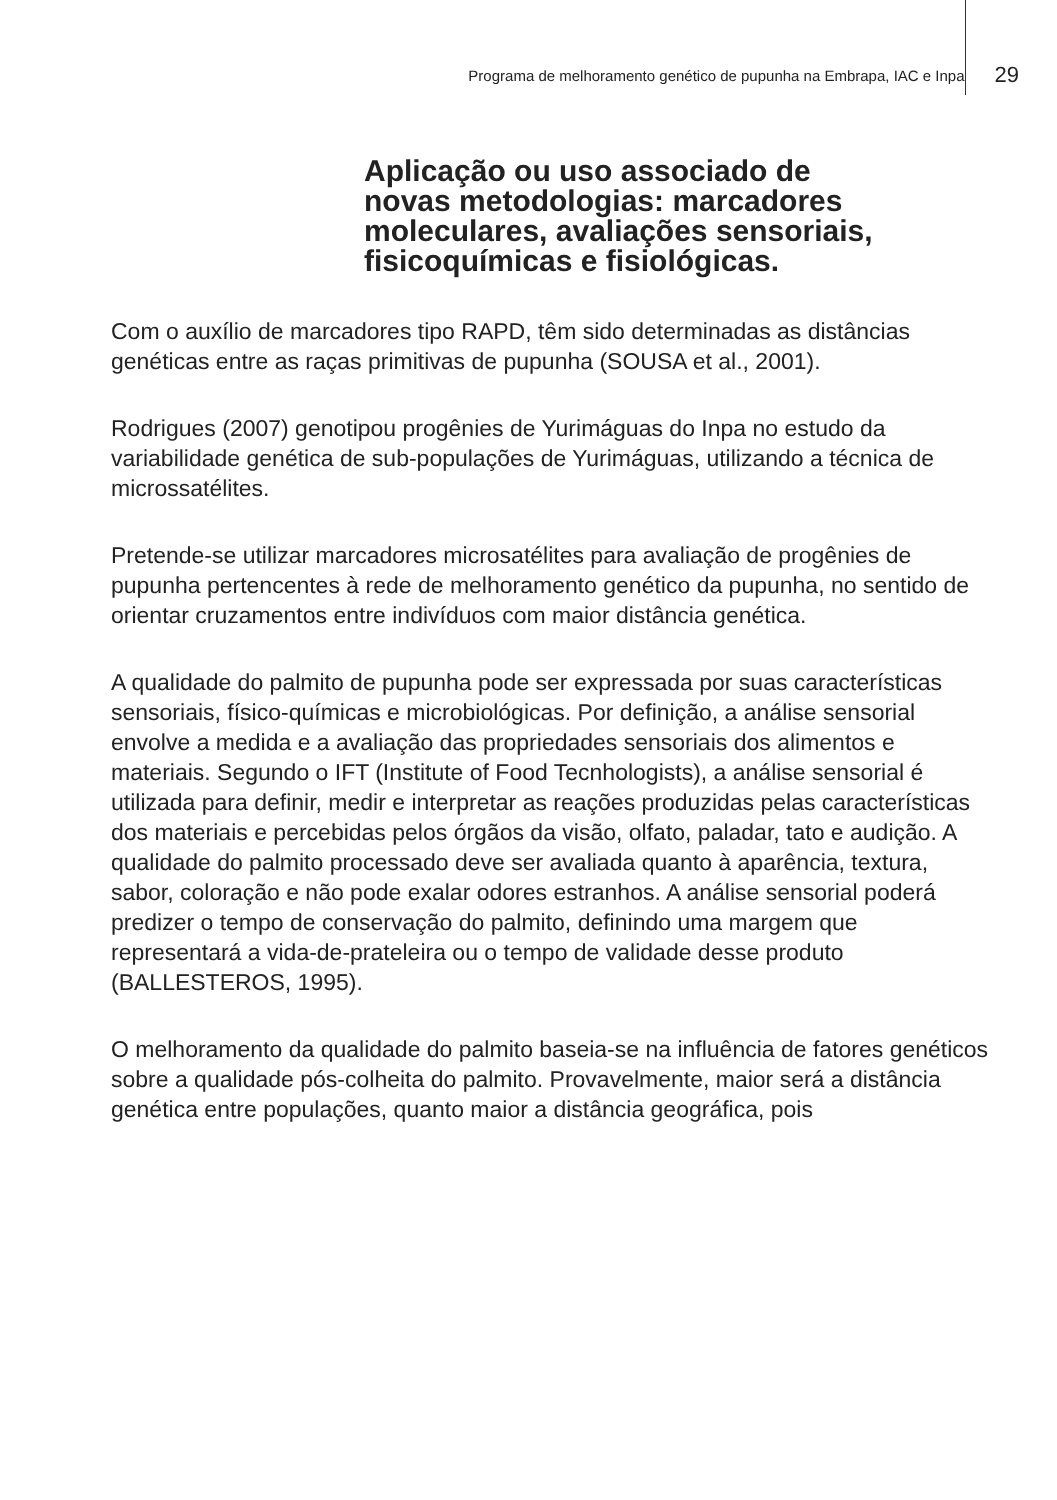Programa de melhoramento genético de pupunha na Embrapa, IAC e Inpa 29
Aplicação ou uso associado de
novas metodologias: marcadores
moleculares, avaliações sensoriais,
fisicoquímicas e fisiológicas.
Com o auxílio de marcadores tipo RAPD, têm sido determinadas as distâncias genéticas entre as raças primitivas de pupunha (SOUSA et al., 2001).
Rodrigues (2007) genotipou progênies de Yurimáguas do Inpa no estudo da variabilidade genética de sub-populações de Yurimáguas, utilizando a técnica de microssatélites.
Pretende-se utilizar marcadores microsatélites para avaliação de progênies de pupunha pertencentes à rede de melhoramento genético da pupunha, no sentido de orientar cruzamentos entre indivíduos com maior distância genética.
A qualidade do palmito de pupunha pode ser expressada por suas características sensoriais, físico-químicas e microbiológicas. Por definição, a análise sensorial envolve a medida e a avaliação das propriedades sensoriais dos alimentos e materiais. Segundo o IFT (Institute of Food Tecnhologists), a análise sensorial é utilizada para definir, medir e interpretar as reações produzidas pelas características dos materiais e percebidas pelos órgãos da visão, olfato, paladar, tato e audição. A qualidade do palmito processado deve ser avaliada quanto à aparência, textura, sabor, coloração e não pode exalar odores estranhos. A análise sensorial poderá predizer o tempo de conservação do palmito, definindo uma margem que representará a vida-de-prateleira ou o tempo de validade desse produto (BALLESTEROS, 1995).
O melhoramento da qualidade do palmito baseia-se na influência de fatores genéticos sobre a qualidade pós-colheita do palmito. Provavelmente, maior será a distância genética entre populações, quanto maior a distância geográfica, pois